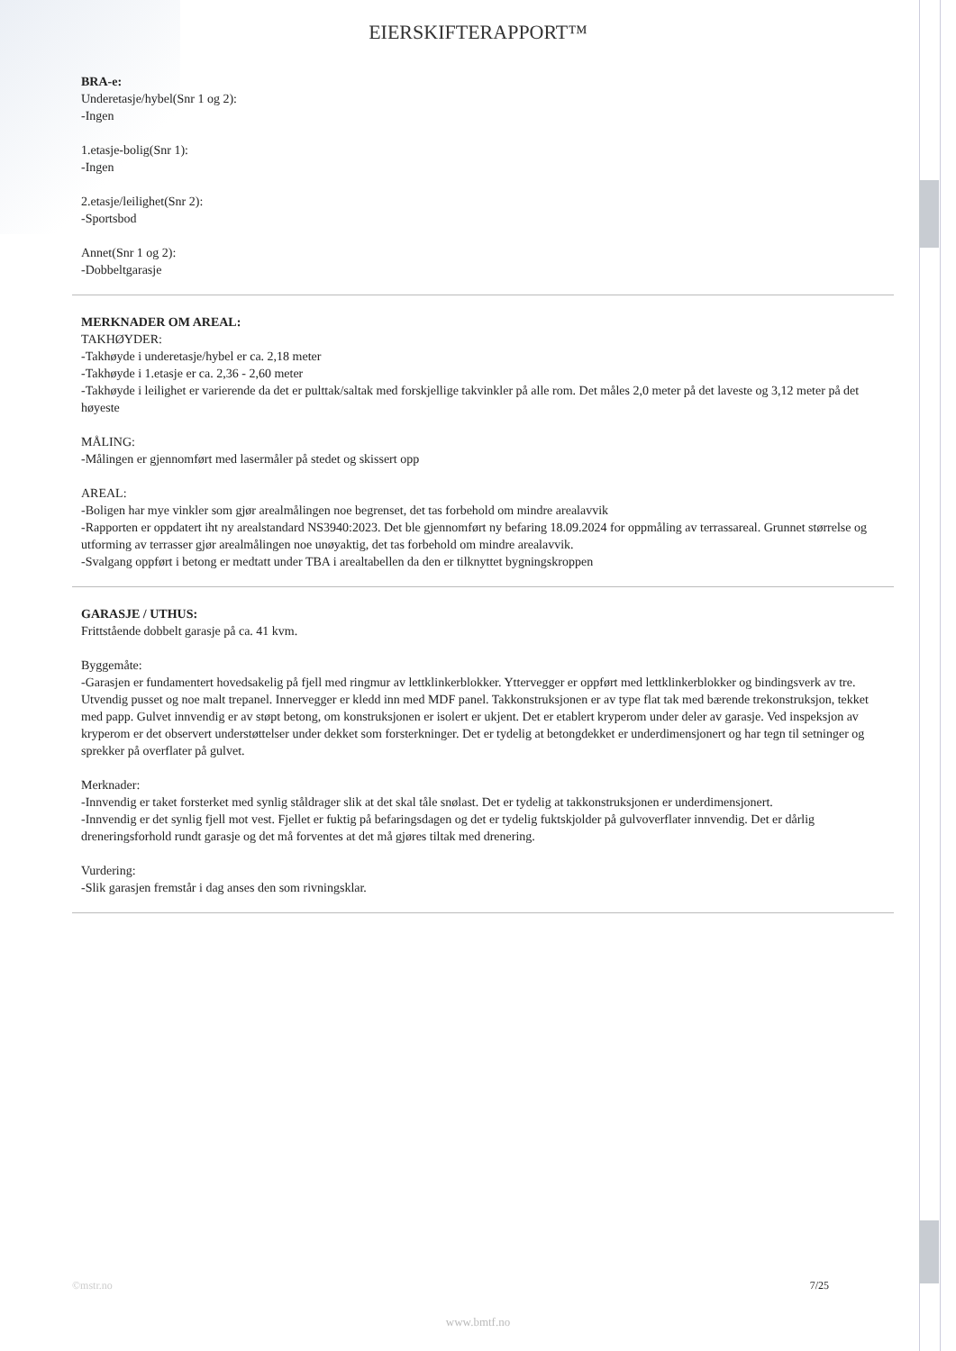EIERSKIFTERAPPORT™
BRA-e:
Underetasje/hybel(Snr 1 og 2):
-Ingen
1.etasje-bolig(Snr 1):
-Ingen
2.etasje/leilighet(Snr 2):
-Sportsbod
Annet(Snr 1 og 2):
-Dobbeltgarasje
MERKNADER OM AREAL:
TAKHØYDER:
-Takhøyde i underetasje/hybel er ca. 2,18 meter
-Takhøyde i 1.etasje er ca. 2,36 - 2,60 meter
-Takhøyde i leilighet er varierende da det er pulttak/saltak med forskjellige takvinkler på alle rom. Det måles 2,0 meter på det laveste og 3,12 meter på det høyeste
MÅLING:
-Målingen er gjennomført med lasermåler på stedet og skissert opp
AREAL:
-Boligen har mye vinkler som gjør arealmålingen noe begrenset, det tas forbehold om mindre arealavvik
-Rapporten er oppdatert iht ny arealstandard NS3940:2023. Det ble gjennomført ny befaring 18.09.2024 for oppmåling av terrassareal. Grunnet størrelse og utforming av terrasser gjør arealmålingen noe unøyaktig, det tas forbehold om mindre arealavvik.
-Svalgang oppført i betong er medtatt under TBA i arealtabellen da den er tilknyttet bygningskroppen
GARASJE / UTHUS:
Frittstående dobbelt garasje på ca. 41 kvm.
Byggemåte:
-Garasjen er fundamentert hovedsakelig på fjell med ringmur av lettklinkerblokker. Yttervegger er oppført med lettklinkerblokker og bindingsverk av tre. Utvendig pusset og noe malt trepanel. Innervegger er kledd inn med MDF panel. Takkonstruksjonen er av type flat tak med bærende trekonstruksjon, tekket med papp. Gulvet innvendig er av støpt betong, om konstruksjonen er isolert er ukjent. Det er etablert kryperom under deler av garasje. Ved inspeksjon av kryperom er det observert understøttelser under dekket som forsterkninger. Det er tydelig at betongdekket er underdimensjonert og har tegn til setninger og sprekker på overflater på gulvet.
Merknader:
-Innvendig er taket forsterket med synlig ståldrager slik at det skal tåle snølast. Det er tydelig at takkonstruksjonen er underdimensjonert.
-Innvendig er det synlig fjell mot vest. Fjellet er fuktig på befaringsdagen og det er tydelig fuktskjolder på gulvoverflater innvendig. Det er dårlig dreneringsforhold rundt garasje og det må forventes at det må gjøres tiltak med drenering.
Vurdering:
-Slik garasjen fremstår i dag anses den som rivningsklar.
©mstr.no 7/25
www.bmtf.no